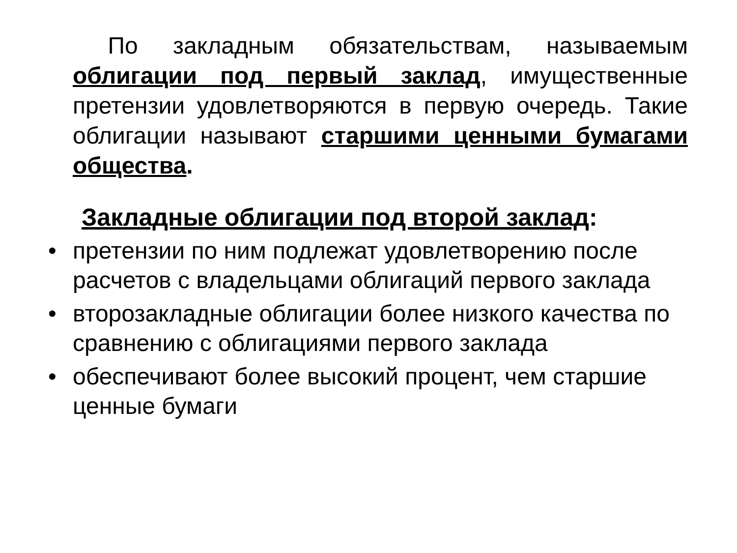По закладным обязательствам, называемым облигации под первый заклад, имущественные претензии удовлетворяются в первую очередь. Такие облигации называют старшими ценными бумагами общества.
Закладные облигации под второй заклад:
• претензии по ним подлежат удовлетворению после расчетов с владельцами облигаций первого заклада
• второзакладные облигации более низкого качества по сравнению с облигациями первого заклада
• обеспечивают более высокий процент, чем старшие ценные бумаги